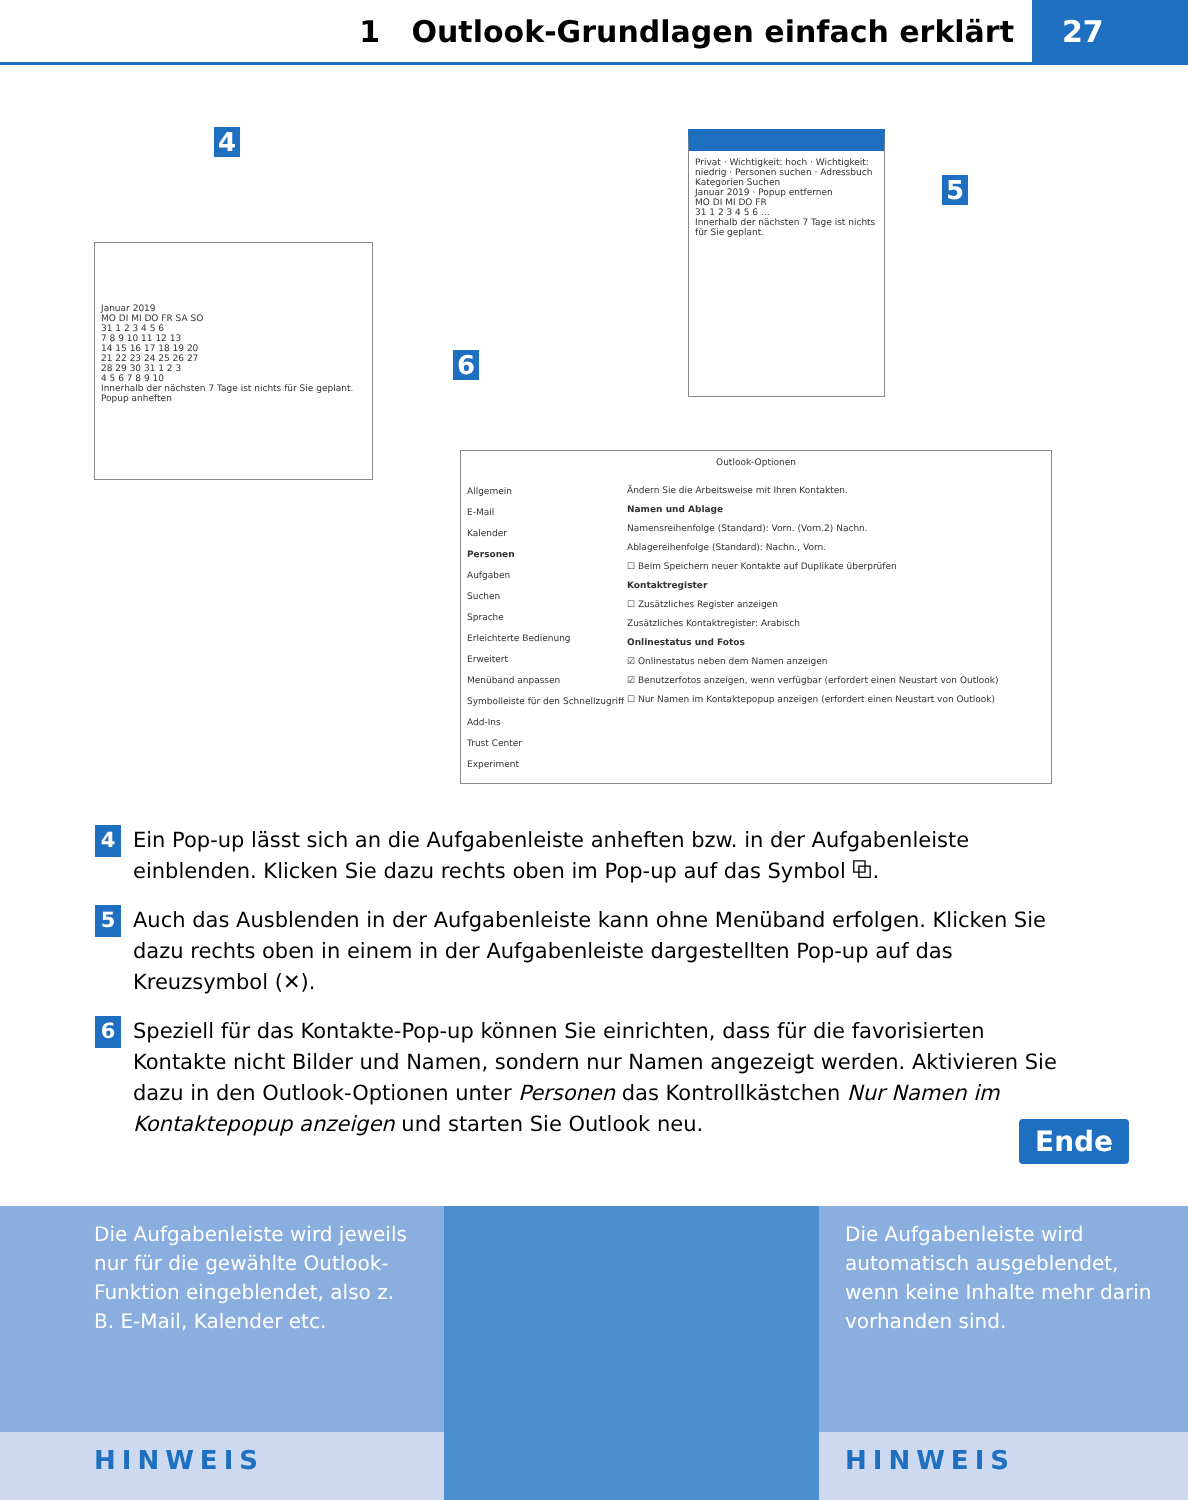1 Outlook-Grundlagen einfach erklärt
27
4
Januar 2019
MO DI MI DO FR SA SO
31 1 2 3 4 5 6
7 8 9 10 11 12 13
14 15 16 17 18 19 20
21 22 23 24 25 26 27
28 29 30 31 1 2 3
4 5 6 7 8 9 10
Innerhalb der nächsten 7 Tage ist nichts für Sie geplant. Popup anheften
5
Privat · Wichtigkeit: hoch · Wichtigkeit: niedrig · Personen suchen · Adressbuch
Kategorien Suchen
Januar 2019 · Popup entfernen
MO DI MI DO FR
31 1 2 3 4 5 6 …
Innerhalb der nächsten 7 Tage ist nichts für Sie geplant.
6
Outlook-Optionen
Allgemein
E-Mail
Kalender
Personen
Aufgaben
Suchen
Sprache
Erleichterte Bedienung
Erweitert
Menüband anpassen
Symbolleiste für den Schnellzugriff
Add-Ins
Trust Center
Experiment
Ändern Sie die Arbeitsweise mit Ihren Kontakten.
Namen und Ablage
Namensreihenfolge (Standard): Vorn. (Vorn.2) Nachn.
Ablagereihenfolge (Standard): Nachn., Vorn.
☐ Beim Speichern neuer Kontakte auf Duplikate überprüfen
Kontaktregister
☐ Zusätzliches Register anzeigen
Zusätzliches Kontaktregister: Arabisch
Onlinestatus und Fotos
☑ Onlinestatus neben dem Namen anzeigen
☑ Benutzerfotos anzeigen, wenn verfügbar (erfordert einen Neustart von Outlook)
☐ Nur Namen im Kontaktepopup anzeigen (erfordert einen Neustart von Outlook)
4
Ein Pop-up lässt sich an die Aufgabenleiste anheften bzw. in der Aufgabenleiste einblenden. Klicken Sie dazu rechts oben im Pop-up auf das Symbol ⧉.
5
Auch das Ausblenden in der Aufgabenleiste kann ohne Menüband erfolgen. Klicken Sie dazu rechts oben in einem in der Aufgabenleiste dargestellten Pop-up auf das Kreuzsymbol (✕).
6
Speziell für das Kontakte-Pop-up können Sie einrichten, dass für die favorisierten Kontakte nicht Bilder und Namen, sondern nur Namen angezeigt werden. Aktivieren Sie dazu in den Outlook-Optionen unter Personen das Kontrollkästchen Nur Namen im Kontaktepopup anzeigen und starten Sie Outlook neu.
Ende
Die Aufgabenleiste wird jeweils nur für die gewählte Outlook-Funktion eingeblendet, also z. B. E-Mail, Kalender etc.
HINWEIS
Die Aufgabenleiste wird automatisch ausgeblendet, wenn keine Inhalte mehr darin vorhanden sind.
HINWEIS